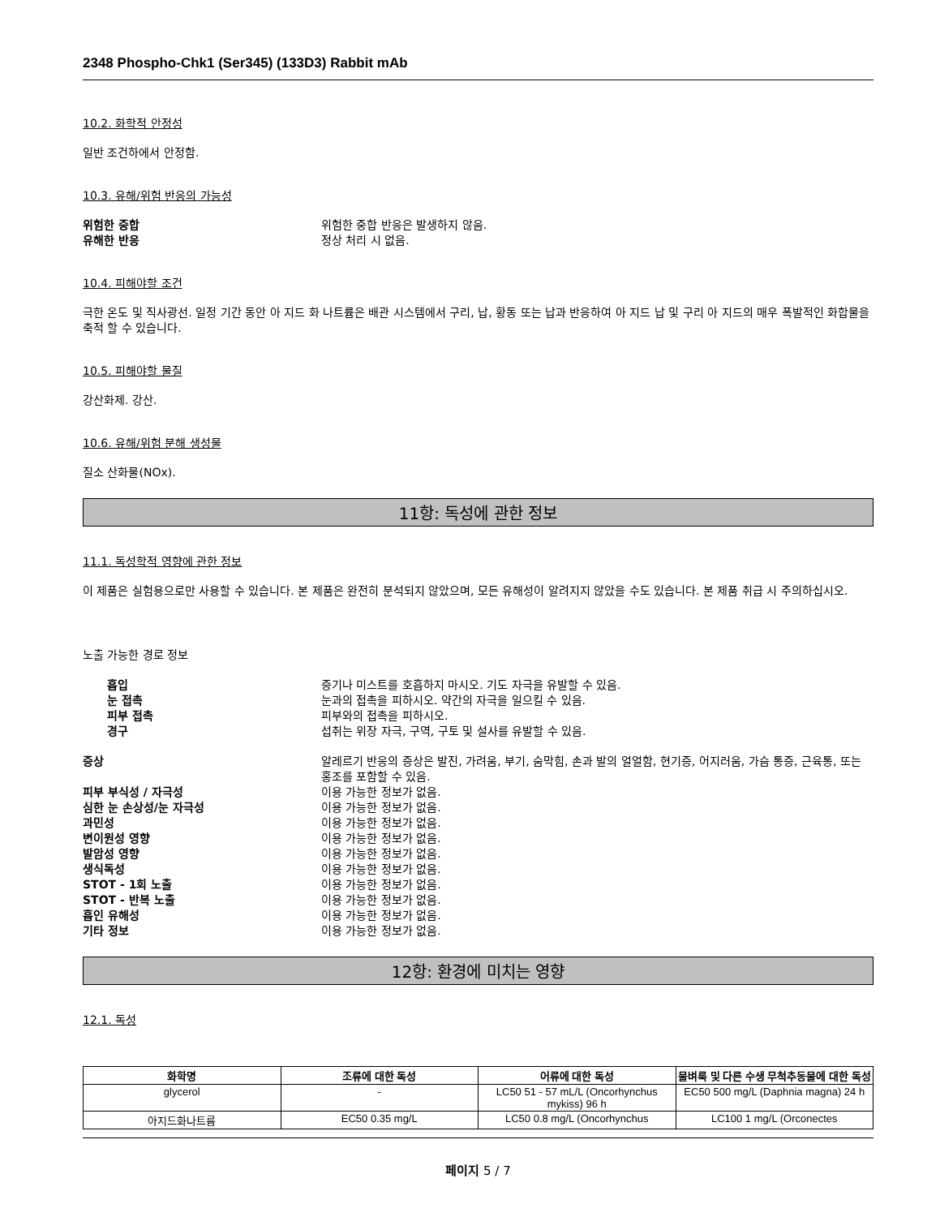2348 Phospho-Chk1 (Ser345) (133D3) Rabbit mAb
10.2. 화학적 안정성
일반 조건하에서 안정함.
10.3. 유해/위험 반응의 가능성
위험한 중합 위험한 중합 반응은 발생하지 않음.
유해한 반응 정상 처리 시 없음.
10.4. 피해야할 조건
극한 온도 및 직사광선. 일정 기간 동안 아 지드 화 나트륨은 배관 시스템에서 구리, 납, 황동 또는 납과 반응하여 아 지드 납 및 구리 아 지드의 매우 폭발적인 화합물을 축적 할 수 있습니다.
10.5. 피해야할 물질
강산화제. 강산.
10.6. 유해/위험 분해 생성물
질소 산화물(NOx).
11항: 독성에 관한 정보
11.1. 독성학적 영향에 관한 정보
이 제품은 실험용으로만 사용할 수 있습니다. 본 제품은 완전히 분석되지 않았으며, 모든 유해성이 알려지지 않았을 수도 있습니다. 본 제품 취급 시 주의하십시오.
노출 가능한 경로 정보
흡입 증기나 미스트를 호흡하지 마시오. 기도 자극을 유발할 수 있음.
눈 접촉 눈과의 접촉을 피하시오. 약간의 자극을 일으킬 수 있음.
피부 접촉 피부와의 접촉을 피하시오.
경구 섭취는 위장 자극, 구역, 구토 및 설사를 유발할 수 있음.
증상 알레르기 반응의 증상은 발진, 가려움, 부기, 숨막힘, 손과 발의 얼얼함, 현기증, 어지러움, 가슴 통증, 근육통, 또는 홍조를 포함할 수 있음.
피부 부식성 / 자극성 이용 가능한 정보가 없음.
심한 눈 손상성/눈 자극성 이용 가능한 정보가 없음.
과민성 이용 가능한 정보가 없음.
변이원성 영향 이용 가능한 정보가 없음.
발암성 영향 이용 가능한 정보가 없음.
생식독성 이용 가능한 정보가 없음.
STOT - 1회 노출 이용 가능한 정보가 없음.
STOT - 반복 노출 이용 가능한 정보가 없음.
흡인 유해성 이용 가능한 정보가 없음.
기타 정보 이용 가능한 정보가 없음.
12항: 환경에 미치는 영향
12.1. 독성
| 화학명 | 조류에 대한 독성 | 어류에 대한 독성 | 물벼룩 및 다른 수생 무척추동물에 대한 독성 |
| --- | --- | --- | --- |
| glycerol | - | LC50 51 - 57 mL/L (Oncorhynchus mykiss) 96 h | EC50 500 mg/L (Daphnia magna) 24 h |
| 아지드화나트륨 | EC50 0.35 mg/L | LC50 0.8 mg/L (Oncorhynchus | LC100 1 mg/L (Orconectes |
페이지 5 / 7